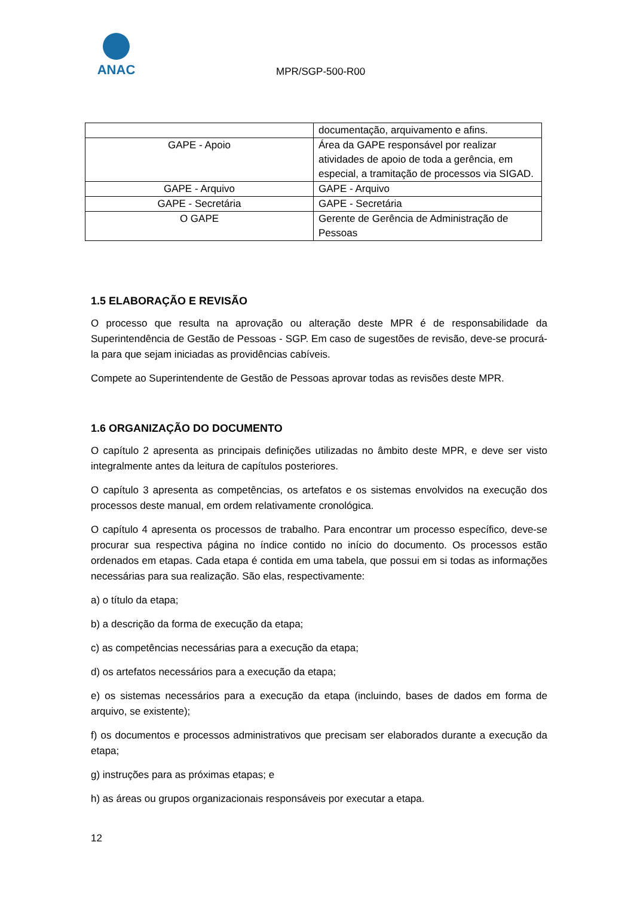ANAC
MPR/SGP-500-R00
| | documentação, arquivamento e afins. |
| GAPE - Apoio | Área da GAPE responsável por realizar atividades de apoio de toda a gerência, em especial, a tramitação de processos via SIGAD. |
| GAPE - Arquivo | GAPE - Arquivo |
| GAPE - Secretária | GAPE - Secretária |
| O GAPE | Gerente de Gerência de Administração de Pessoas |
1.5 ELABORAÇÃO E REVISÃO
O processo que resulta na aprovação ou alteração deste MPR é de responsabilidade da Superintendência de Gestão de Pessoas - SGP. Em caso de sugestões de revisão, deve-se procurá-la para que sejam iniciadas as providências cabíveis.
Compete ao Superintendente de Gestão de Pessoas aprovar todas as revisões deste MPR.
1.6 ORGANIZAÇÃO DO DOCUMENTO
O capítulo 2 apresenta as principais definições utilizadas no âmbito deste MPR, e deve ser visto integralmente antes da leitura de capítulos posteriores.
O capítulo 3 apresenta as competências, os artefatos e os sistemas envolvidos na execução dos processos deste manual, em ordem relativamente cronológica.
O capítulo 4 apresenta os processos de trabalho. Para encontrar um processo específico, deve-se procurar sua respectiva página no índice contido no início do documento. Os processos estão ordenados em etapas. Cada etapa é contida em uma tabela, que possui em si todas as informações necessárias para sua realização. São elas, respectivamente:
a) o título da etapa;
b) a descrição da forma de execução da etapa;
c) as competências necessárias para a execução da etapa;
d) os artefatos necessários para a execução da etapa;
e) os sistemas necessários para a execução da etapa (incluindo, bases de dados em forma de arquivo, se existente);
f) os documentos e processos administrativos que precisam ser elaborados durante a execução da etapa;
g) instruções para as próximas etapas; e
h) as áreas ou grupos organizacionais responsáveis por executar a etapa.
12